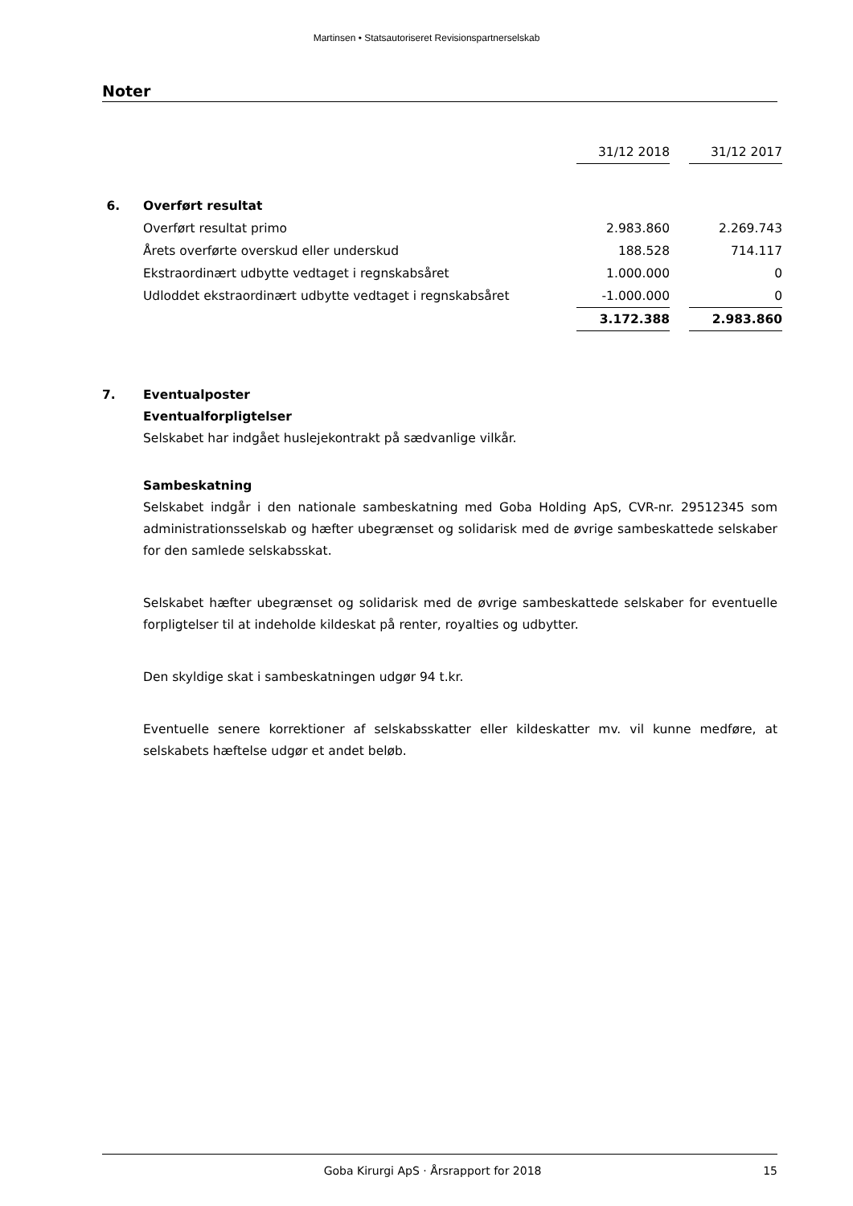Martinsen • Statsautoriseret Revisionspartnerselskab
Noter
| | | 31/12 2018 | | 31/12 2017 |
| 6. | Overført resultat | | | |
| | Overført resultat primo | 2.983.860 | | 2.269.743 |
| | Årets overførte overskud eller underskud | 188.528 | | 714.117 |
| | Ekstraordinært udbytte vedtaget i regnskabsåret | 1.000.000 | | 0 |
| | Udloddet ekstraordinært udbytte vedtaget i regnskabsåret | -1.000.000 | | 0 |
| | | 3.172.388 | | 2.983.860 |
7. Eventualposter
Eventualforpligtelser
Selskabet har indgået huslejekontrakt på sædvanlige vilkår.
Sambeskatning
Selskabet indgår i den nationale sambeskatning med Goba Holding ApS, CVR-nr. 29512345 som administrationsselskab og hæfter ubegrænset og solidarisk med de øvrige sambeskattede selskaber for den samlede selskabsskat.
Selskabet hæfter ubegrænset og solidarisk med de øvrige sambeskattede selskaber for eventuelle forpligtelser til at indeholde kildeskat på renter, royalties og udbytter.
Den skyldige skat i sambeskatningen udgør 94 t.kr.
Eventuelle senere korrektioner af selskabsskatter eller kildeskatter mv. vil kunne medføre, at selskabets hæftelse udgør et andet beløb.
Goba Kirurgi ApS · Årsrapport for 2018 15